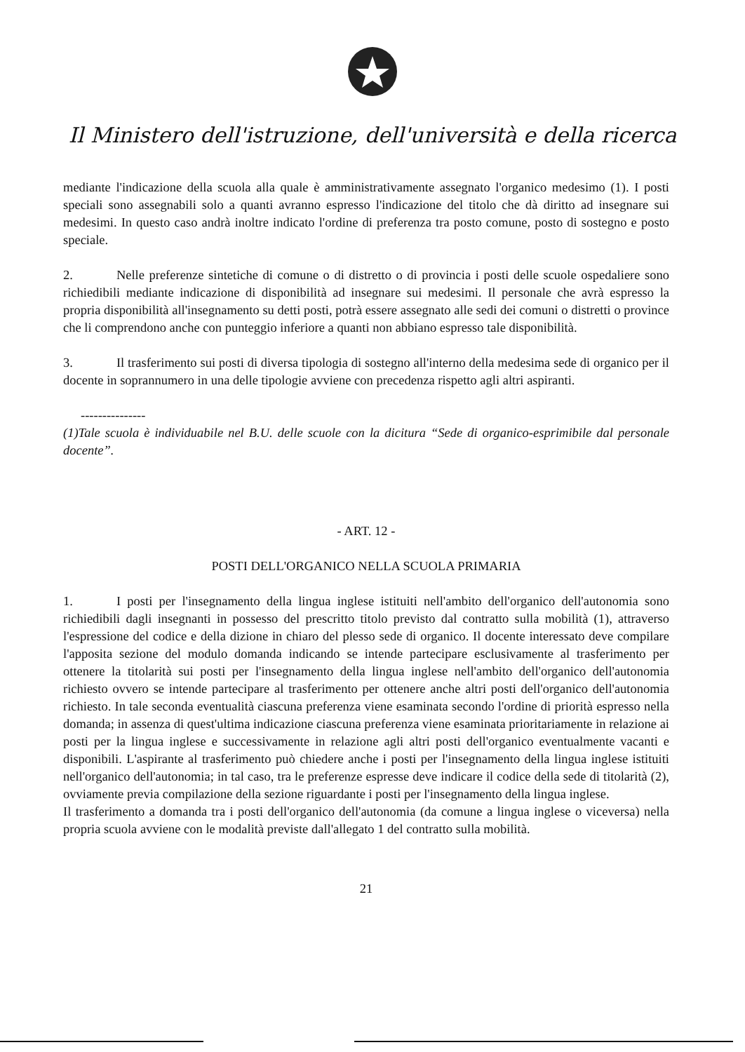Il Ministero dell'istruzione, dell'università e della ricerca
mediante l'indicazione della scuola alla quale è amministrativamente assegnato l'organico medesimo (1). I posti speciali sono assegnabili solo a quanti avranno espresso l'indicazione del titolo che dà diritto ad insegnare sui medesimi. In questo caso andrà inoltre indicato l'ordine di preferenza tra posto comune, posto di sostegno e posto speciale.
2. Nelle preferenze sintetiche di comune o di distretto o di provincia i posti delle scuole ospedaliere sono richiedibili mediante indicazione di disponibilità ad insegnare sui medesimi. Il personale che avrà espresso la propria disponibilità all'insegnamento su detti posti, potrà essere assegnato alle sedi dei comuni o distretti o province che li comprendono anche con punteggio inferiore a quanti non abbiano espresso tale disponibilità.
3. Il trasferimento sui posti di diversa tipologia di sostegno all'interno della medesima sede di organico per il docente in soprannumero in una delle tipologie avviene con precedenza rispetto agli altri aspiranti.
---------------
(1)Tale scuola è individuabile nel B.U. delle scuole con la dicitura “Sede di organico-esprimibile dal personale docente”.
- ART. 12 -
POSTI DELL'ORGANICO NELLA SCUOLA PRIMARIA
1. I posti per l'insegnamento della lingua inglese istituiti nell'ambito dell'organico dell'autonomia sono richiedibili dagli insegnanti in possesso del prescritto titolo previsto dal contratto sulla mobilità (1), attraverso l'espressione del codice e della dizione in chiaro del plesso sede di organico. Il docente interessato deve compilare l'apposita sezione del modulo domanda indicando se intende partecipare esclusivamente al trasferimento per ottenere la titolarità sui posti per l'insegnamento della lingua inglese nell'ambito dell'organico dell'autonomia richiesto ovvero se intende partecipare al trasferimento per ottenere anche altri posti dell'organico dell'autonomia richiesto. In tale seconda eventualità ciascuna preferenza viene esaminata secondo l'ordine di priorità espresso nella domanda; in assenza di quest'ultima indicazione ciascuna preferenza viene esaminata prioritariamente in relazione ai posti per la lingua inglese e successivamente in relazione agli altri posti dell'organico eventualmente vacanti e disponibili. L'aspirante al trasferimento può chiedere anche i posti per l'insegnamento della lingua inglese istituiti nell'organico dell'autonomia; in tal caso, tra le preferenze espresse deve indicare il codice della sede di titolarità (2), ovviamente previa compilazione della sezione riguardante i posti per l'insegnamento della lingua inglese.
Il trasferimento a domanda tra i posti dell'organico dell'autonomia (da comune a lingua inglese o viceversa) nella propria scuola avviene con le modalità previste dall'allegato 1 del contratto sulla mobilità.
21